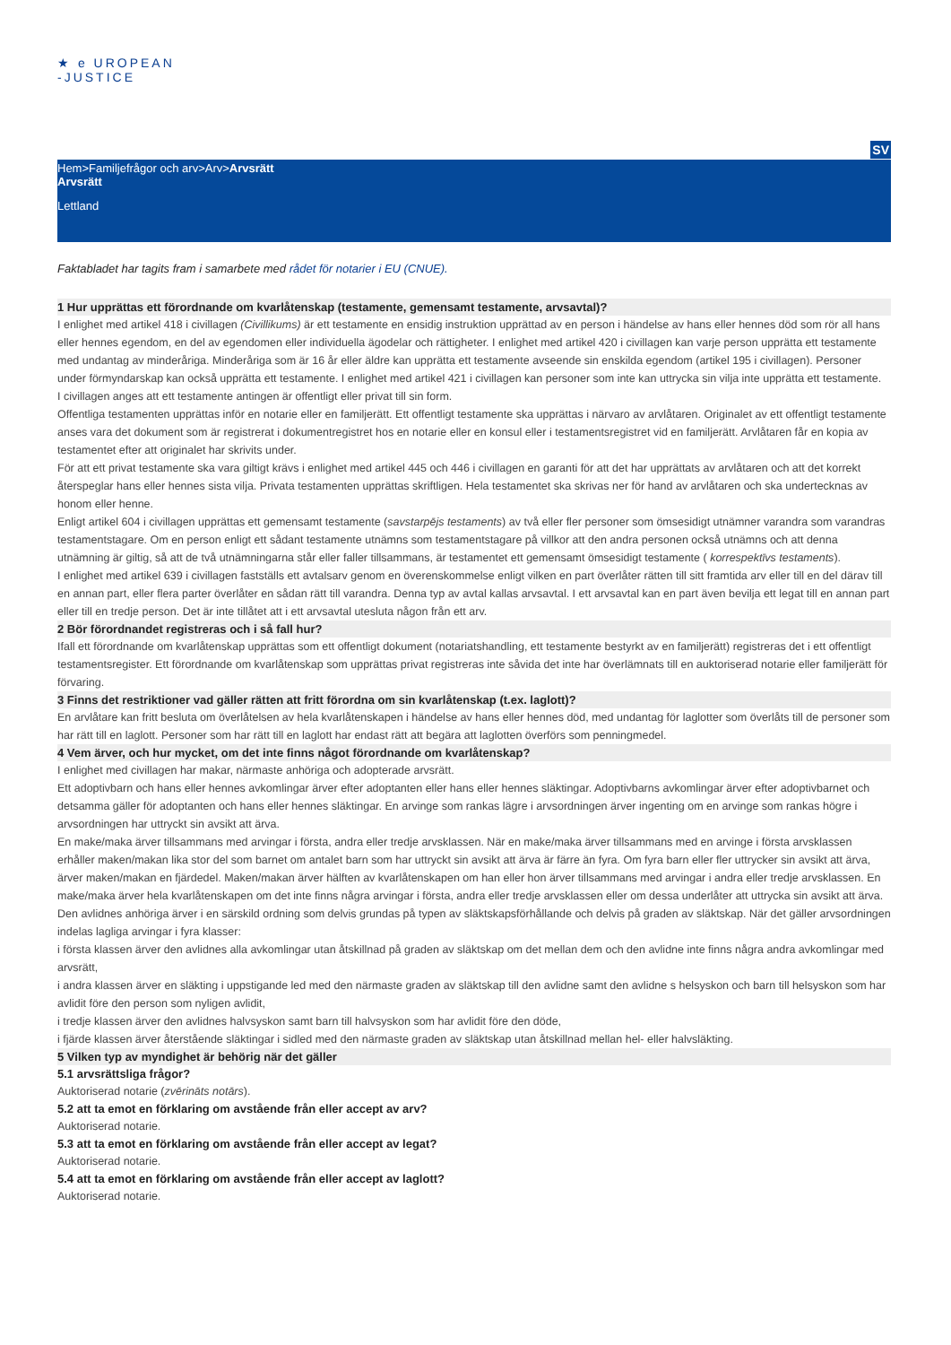★ e UROPEAN
-JUSTICE
SV
Hem>Familjefrågor och arv>Arv>Arvsrätt
Arvsrätt
Lettland
Faktabladet har tagits fram i samarbete med rådet för notarier i EU (CNUE).
1 Hur upprättas ett förordnande om kvarlåtenskap (testamente, gemensamt testamente, arvsavtal)?
I enlighet med artikel 418 i civillagen (Civillikums) är ett testamente en ensidig instruktion upprättad av en person i händelse av hans eller hennes död som rör all hans eller hennes egendom, en del av egendomen eller individuella ägodelar och rättigheter. I enlighet med artikel 420 i civillagen kan varje person upprätta ett testamente med undantag av minderåriga. Minderåriga som är 16 år eller äldre kan upprätta ett testamente avseende sin enskilda egendom (artikel 195 i civillagen). Personer under förmyndarskap kan också upprätta ett testamente. I enlighet med artikel 421 i civillagen kan personer som inte kan uttrycka sin vilja inte upprätta ett testamente.
I civillagen anges att ett testamente antingen är offentligt eller privat till sin form.
Offentliga testamenten upprättas inför en notarie eller en familjerätt. Ett offentligt testamente ska upprättas i närvaro av arvlåtaren. Originalet av ett offentligt testamente anses vara det dokument som är registrerat i dokumentregistret hos en notarie eller en konsul eller i testamentsregistret vid en familjerätt. Arvlåtaren får en kopia av testamentet efter att originalet har skrivits under.
För att ett privat testamente ska vara giltigt krävs i enlighet med artikel 445 och 446 i civillagen en garanti för att det har upprättats av arvlåtaren och att det korrekt återspeglar hans eller hennes sista vilja. Privata testamenten upprättas skriftligen. Hela testamentet ska skrivas ner för hand av arvlåtaren och ska undertecknas av honom eller henne.
Enligt artikel 604 i civillagen upprättas ett gemensamt testamente (savstarpējs testaments) av två eller fler personer som ömsesidigt utnämner varandra som varandras testamentstagare. Om en person enligt ett sådant testamente utnämns som testamentstagare på villkor att den andra personen också utnämns och att denna utnämning är giltig, så att de två utnämningarna står eller faller tillsammans, är testamentet ett gemensamt ömsesidigt testamente ( korrespektīvs testaments).
I enlighet med artikel 639 i civillagen fastställs ett avtalsarv genom en överenskommelse enligt vilken en part överlåter rätten till sitt framtida arv eller till en del därav till en annan part, eller flera parter överlåter en sådan rätt till varandra. Denna typ av avtal kallas arvsavtal. I ett arvsavtal kan en part även bevilja ett legat till en annan part eller till en tredje person. Det är inte tillåtet att i ett arvsavtal utesluta någon från ett arv.
2 Bör förordnandet registreras och i så fall hur?
Ifall ett förordnande om kvarlåtenskap upprättas som ett offentligt dokument (notariatshandling, ett testamente bestyrkt av en familjerätt) registreras det i ett offentligt testamentsregister. Ett förordnande om kvarlåtenskap som upprättas privat registreras inte såvida det inte har överlämnats till en auktoriserad notarie eller familjerätt för förvaring.
3 Finns det restriktioner vad gäller rätten att fritt förordna om sin kvarlåtenskap (t.ex. laglott)?
En arvlåtare kan fritt besluta om överlåtelsen av hela kvarlåtenskapen i händelse av hans eller hennes död, med undantag för laglotter som överlåts till de personer som har rätt till en laglott. Personer som har rätt till en laglott har endast rätt att begära att laglotten överförs som penningmedel.
4 Vem ärver, och hur mycket, om det inte finns något förordnande om kvarlåtenskap?
I enlighet med civillagen har makar, närmaste anhöriga och adopterade arvsrätt.
Ett adoptivbarn och hans eller hennes avkomlingar ärver efter adoptanten eller hans eller hennes släktingar. Adoptivbarns avkomlingar ärver efter adoptivbarnet och detsamma gäller för adoptanten och hans eller hennes släktingar. En arvinge som rankas lägre i arvsordningen ärver ingenting om en arvinge som rankas högre i arvsordningen har uttryckt sin avsikt att ärva.
En make/maka ärver tillsammans med arvingar i första, andra eller tredje arvsklassen. När en make/maka ärver tillsammans med en arvinge i första arvsklassen erhåller maken/makan lika stor del som barnet om antalet barn som har uttryckt sin avsikt att ärva är färre än fyra. Om fyra barn eller fler uttrycker sin avsikt att ärva, ärver maken/makan en fjärdedel. Maken/makan ärver hälften av kvarlåtenskapen om han eller hon ärver tillsammans med arvingar i andra eller tredje arvsklassen. En make/maka ärver hela kvarlåtenskapen om det inte finns några arvingar i första, andra eller tredje arvsklassen eller om dessa underlåter att uttrycka sin avsikt att ärva.
Den avlidnes anhöriga ärver i en särskild ordning som delvis grundas på typen av släktskapsförhållande och delvis på graden av släktskap. När det gäller arvsordningen indelas lagliga arvingar i fyra klasser:
i första klassen ärver den avlidnes alla avkomlingar utan åtskillnad på graden av släktskap om det mellan dem och den avlidne inte finns några andra avkomlingar med arvsrätt,
i andra klassen ärver en släkting i uppstigande led med den närmaste graden av släktskap till den avlidne samt den avlidne s helsyskon och barn till helsyskon som har avlidit före den person som nyligen avlidit,
i tredje klassen ärver den avlidnes halvsyskon samt barn till halvsyskon som har avlidit före den döde,
i fjärde klassen ärver återstående släktingar i sidled med den närmaste graden av släktskap utan åtskillnad mellan hel- eller halvsläkting.
5 Vilken typ av myndighet är behörig när det gäller
5.1 arvsrättsliga frågor?
Auktoriserad notarie (zvērināts notārs).
5.2 att ta emot en förklaring om avstående från eller accept av arv?
Auktoriserad notarie.
5.3 att ta emot en förklaring om avstående från eller accept av legat?
Auktoriserad notarie.
5.4 att ta emot en förklaring om avstående från eller accept av laglott?
Auktoriserad notarie.